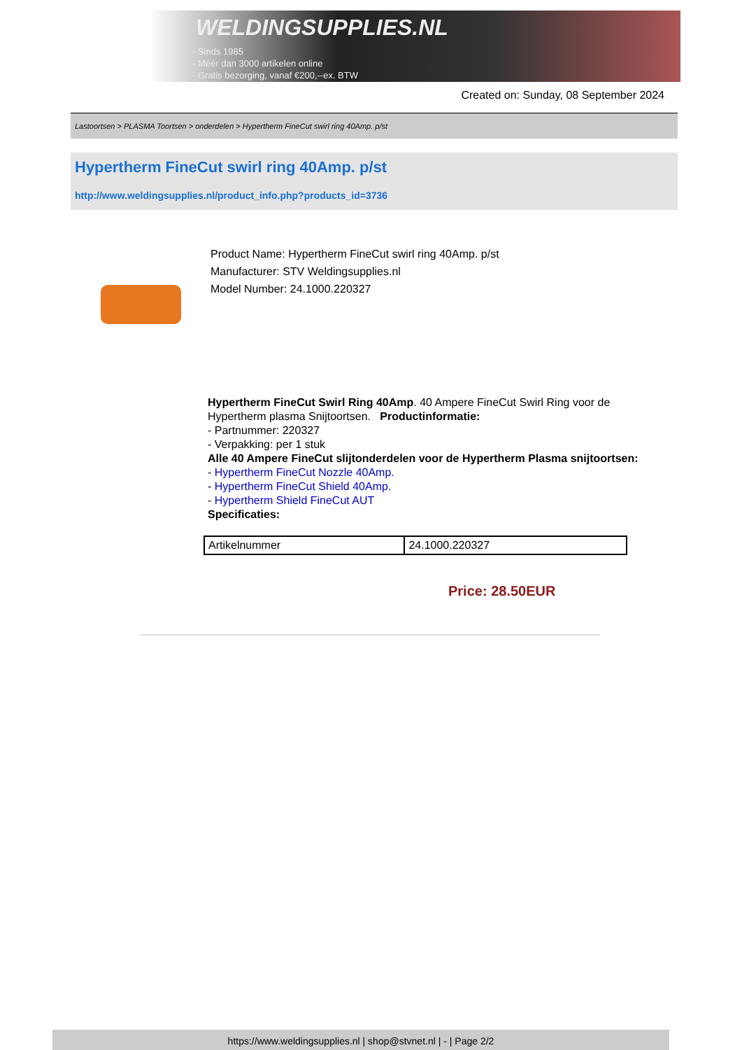WELDINGSUPPLIES.NL
- Sinds 1985
- Méér dan 3000 artikelen online
- Gratis bezorging, vanaf €200,--ex. BTW
Created on: Sunday, 08 September 2024
Lastoortsen > PLASMA Toortsen > onderdelen > Hypertherm FineCut swirl ring 40Amp. p/st
Hypertherm FineCut swirl ring 40Amp. p/st
http://www.weldingsupplies.nl/product_info.php?products_id=3736
Product Name: Hypertherm FineCut swirl ring 40Amp. p/st
Manufacturer: STV Weldingsupplies.nl
Model Number: 24.1000.220327
Hypertherm FineCut Swirl Ring 40Amp. 40 Ampere FineCut Swirl Ring voor de Hypertherm plasma Snijtoortsen. Productinformatie:
- Partnummer: 220327
- Verpakking: per 1 stuk
Alle 40 Ampere FineCut slijtonderdelen voor de Hypertherm Plasma snijtoortsen:
- Hypertherm FineCut Nozzle 40Amp.
- Hypertherm FineCut Shield 40Amp.
- Hypertherm Shield FineCut AUT
Specificaties:
| Artikelnummer | 24.1000.220327 |
Price: 28.50EUR
https://www.weldingsupplies.nl | shop@stvnet.nl | - | Page 2/2